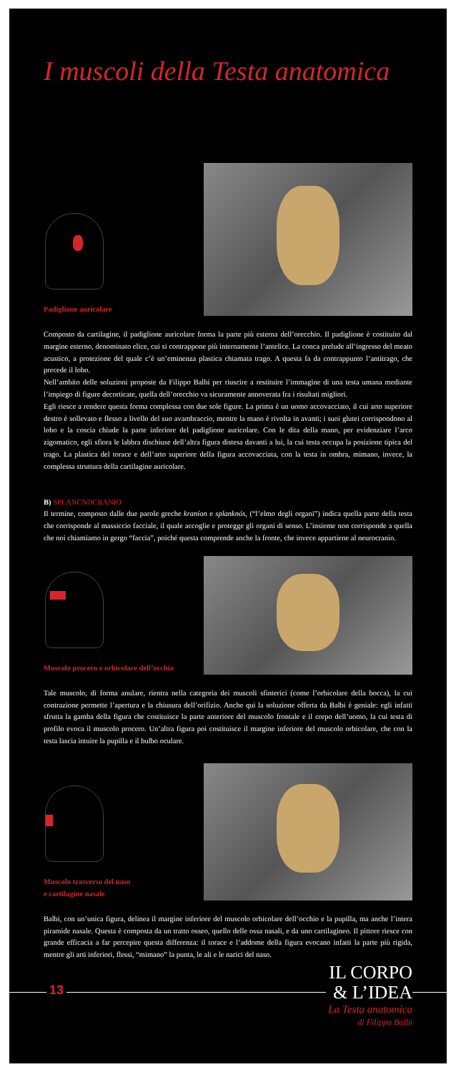I muscoli della Testa anatomica
Padiglione auricolare
Composto da cartilagine, il padiglione auricolare forma la parte più esterna dell’orecchio. Il padiglione è costituito dal margine esterno, denominato elice, cui si contrappone più internamente l’antelice. La conca prelude all’ingresso del meato acustico, a protezione del quale c’è un’eminenza plastica chiamata trago. A questa fa da contrappunto l’antitrago, che precede il lobo.
Nell’ambito delle soluzioni proposte da Filippo Balbi per riuscire a restituire l’immagine di una testa umana mediante l’impiego di figure decorticate, quella dell’orecchio va sicuramente annoverata fra i risultati migliori.
Egli riesce a rendere questa forma complessa con due sole figure. La prima è un uomo accovacciato, il cui arto superiore destro è sollevato e flesso a livello del suo avambraccio, mentre la mano è rivolta in avanti; i suoi glutei corrispondono al lobo e la coscia chiude la parte inferiore del padiglione auricolare. Con le dita della mano, per evidenziare l’arco zigomatico, egli sfiora le labbra dischiuse dell’altra figura distesa davanti a lui, la cui testa occupa la posizione tipica del trago. La plastica del torace e dell’arto superiore della figura accovacciata, con la testa in ombra, mimano, invece, la complessa struttura della cartilagine auricolare.
B) SPLANCNOCRANIO
Il termine, composto dalle due parole greche kraníon e splanknós, (“l’elmo degli organi”) indica quella parte della testa che corrisponde al massiccio facciale, il quale accoglie e protegge gli organi di senso. L’insieme non corrisponde a quella che noi chiamiamo in gergo “faccia”, poiché questa comprende anche la fronte, che invece appartiene al neurocranio.
Muscolo procero e orbicolare dell’occhio
Tale muscolo, di forma anulare, rientra nella categoria dei muscoli sfinterici (come l’orbicolare della bocca), la cui contrazione permette l’apertura e la chiusura dell’orifizio. Anche qui la soluzione offerta da Balbi è geniale: egli infatti sfrutta la gamba della figura che costituisce la parte anteriore del muscolo frontale e il corpo dell’uomo, la cui testa di profilo evoca il muscolo procero. Un’altra figura poi costituisce il margine inferiore del muscolo orbicolare, che con la testa lascia intuire la pupilla e il bulbo oculare.
Muscolo trasverso del naso
e cartilagine nasale
Balbi, con un’unica figura, delinea il margine inferiore del muscolo orbicolare dell’occhio e la pupilla, ma anche l’intera piramide nasale. Questa è composta da un tratto osseo, quello delle ossa nasali, e da uno cartilagineo. Il pittore riesce con grande efficacia a far percepire questa differenza: il torace e l’addome della figura evocano infatti la parte più rigida, mentre gli arti inferiori, flessi, “mimano” la punta, le ali e le narici del naso.
13
IL CORPO
& L’IDEA
La Testa anatomica
di Filippo Balbi